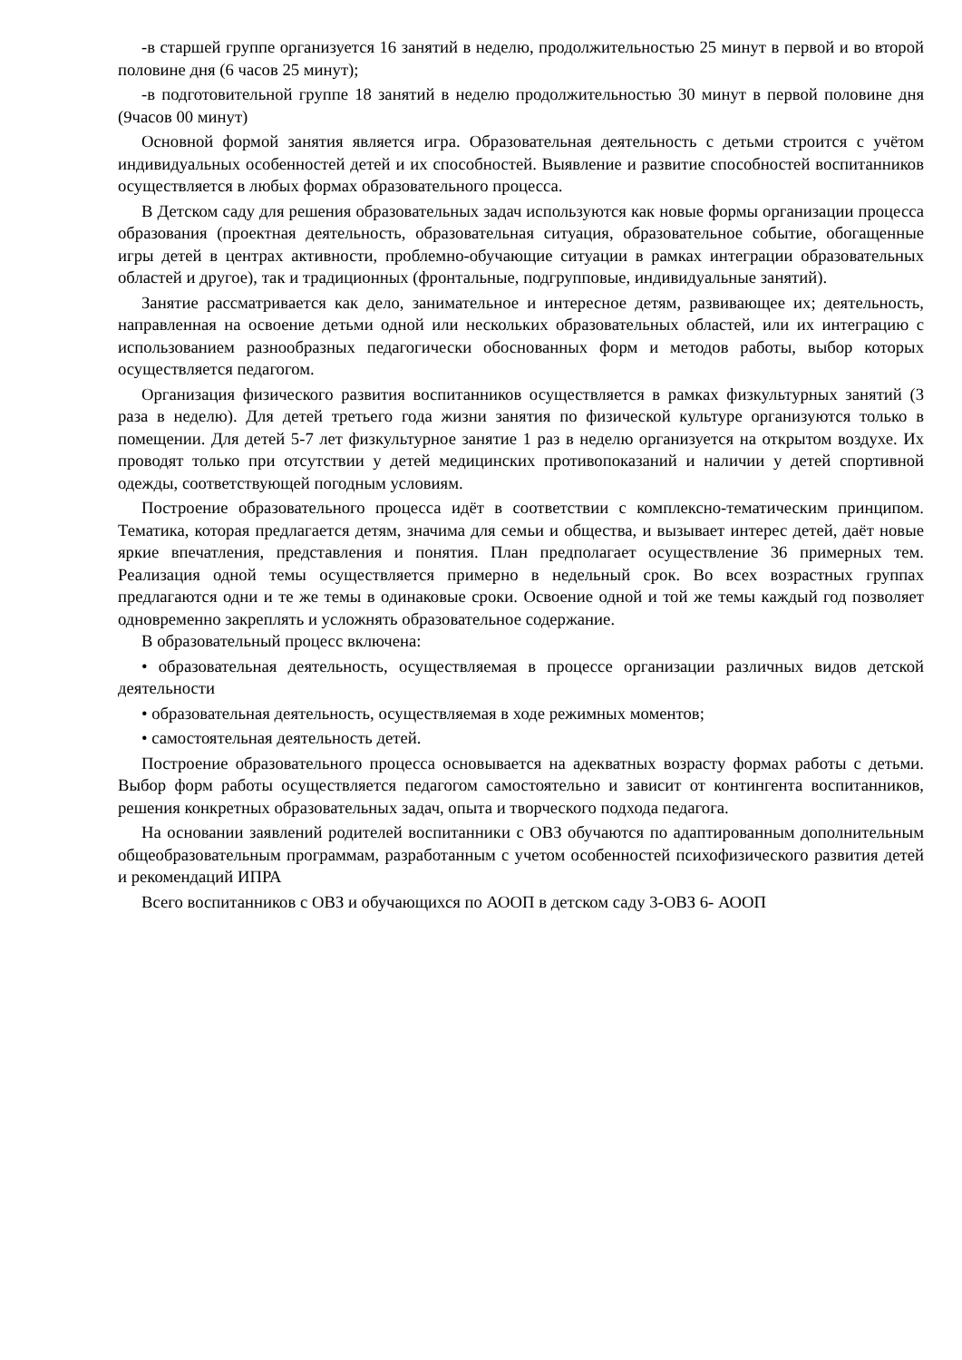-в старшей группе организуется 16 занятий в неделю, продолжительностью 25 минут в первой и во второй половине дня (6 часов 25 минут);
-в подготовительной группе 18 занятий в неделю продолжительностью 30 минут в первой половине дня (9часов 00 минут)
Основной формой занятия является игра. Образовательная деятельность с детьми строится с учётом индивидуальных особенностей детей и их способностей. Выявление и развитие способностей воспитанников осуществляется в любых формах образовательного процесса.
В Детском саду для решения образовательных задач используются как новые формы организации процесса образования (проектная деятельность, образовательная ситуация, образовательное событие, обогащенные игры детей в центрах активности, проблемно-обучающие ситуации в рамках интеграции образовательных областей и другое), так и традиционных (фронтальные, подгрупповые, индивидуальные занятий).
Занятие рассматривается как дело, занимательное и интересное детям, развивающее их; деятельность, направленная на освоение детьми одной или нескольких образовательных областей, или их интеграцию с использованием разнообразных педагогически обоснованных форм и методов работы, выбор которых осуществляется педагогом.
Организация физического развития воспитанников осуществляется в рамках физкультурных занятий (3 раза в неделю). Для детей третьего года жизни занятия по физической культуре организуются только в помещении. Для детей 5-7 лет физкультурное занятие 1 раз в неделю организуется на открытом воздухе. Их проводят только при отсутствии у детей медицинских противопоказаний и наличии у детей спортивной одежды, соответствующей погодным условиям.
Построение образовательного процесса идёт в соответствии с комплексно-тематическим принципом. Тематика, которая предлагается детям, значима для семьи и общества, и вызывает интерес детей, даёт новые яркие впечатления, представления и понятия. План предполагает осуществление 36 примерных тем. Реализация одной темы осуществляется примерно в недельный срок. Во всех возрастных группах предлагаются одни и те же темы в одинаковые сроки. Освоение одной и той же темы каждый год позволяет одновременно закреплять и усложнять образовательное содержание.
В образовательный процесс включена:
• образовательная деятельность, осуществляемая в процессе организации различных видов детской деятельности
• образовательная деятельность, осуществляемая в ходе режимных моментов;
• самостоятельная деятельность детей.
Построение образовательного процесса основывается на адекватных возрасту формах работы с детьми. Выбор форм работы осуществляется педагогом самостоятельно и зависит от контингента воспитанников, решения конкретных образовательных задач, опыта и творческого подхода педагога.
На основании заявлений родителей воспитанники с ОВЗ обучаются по адаптированным дополнительным общеобразовательным программам, разработанным с учетом особенностей психофизического развития детей и рекомендаций ИПРА
Всего воспитанников с ОВЗ и обучающихся по АООП в детском саду 3-ОВЗ 6- АООП